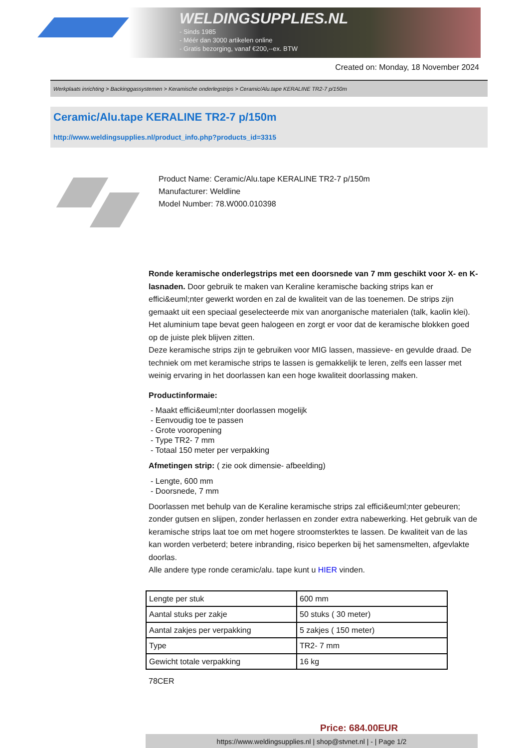WELDINGSUPPLIES.NL
- Sinds 1985
- Méér dan 3000 artikelen online
- Gratis bezorging, vanaf €200,--ex. BTW
Created on: Monday, 18 November 2024
Werkplaats inrichting > Backinggassystemen > Keramische onderlegstrips > Ceramic/Alu.tape KERALINE TR2-7 p/150m
Ceramic/Alu.tape KERALINE TR2-7 p/150m
http://www.weldingsupplies.nl/product_info.php?products_id=3315
Product Name: Ceramic/Alu.tape KERALINE TR2-7 p/150m
Manufacturer: Weldline
Model Number: 78.W000.010398
Ronde keramische onderlegstrips met een doorsnede van 7 mm geschikt voor X- en K- lasnaden. Door gebruik te maken van Keraline keramische backing strips kan er effici&euml;nter gewerkt worden en zal de kwaliteit van de las toenemen. De strips zijn gemaakt uit een speciaal geselecteerde mix van anorganische materialen (talk, kaolin klei). Het aluminium tape bevat geen halogeen en zorgt er voor dat de keramische blokken goed op de juiste plek blijven zitten.
Deze keramische strips zijn te gebruiken voor MIG lassen, massieve- en gevulde draad. De techniek om met keramische strips te lassen is gemakkelijk te leren, zelfs een lasser met weinig ervaring in het doorlassen kan een hoge kwaliteit doorlassing maken.
Productinformaie:
- Maakt effici&euml;nter doorlassen mogelijk
- Eenvoudig toe te passen
- Grote vooropening
- Type TR2- 7 mm
- Totaal 150 meter per verpakking
Afmetingen strip: ( zie ook dimensie- afbeelding)
- Lengte, 600 mm
- Doorsnede, 7 mm
Doorlassen met behulp van de Keraline keramische strips zal effici&euml;nter gebeuren; zonder gutsen en slijpen, zonder herlassen en zonder extra nabewerking. Het gebruik van de keramische strips laat toe om met hogere stroomsterktes te lassen. De kwaliteit van de las kan worden verbeterd; betere inbranding, risico beperken bij het samensmelten, afgevlakte doorlas.
Alle andere type ronde ceramic/alu. tape kunt u HIER vinden.
| Lengte per stuk | 600 mm |
| Aantal stuks per zakje | 50 stuks ( 30 meter) |
| Aantal zakjes per verpakking | 5 zakjes ( 150 meter) |
| Type | TR2- 7 mm |
| Gewicht totale verpakking | 16 kg |
78CER
Price: 684.00EUR
https://www.weldingsupplies.nl | shop@stvnet.nl | - | Page 1/2